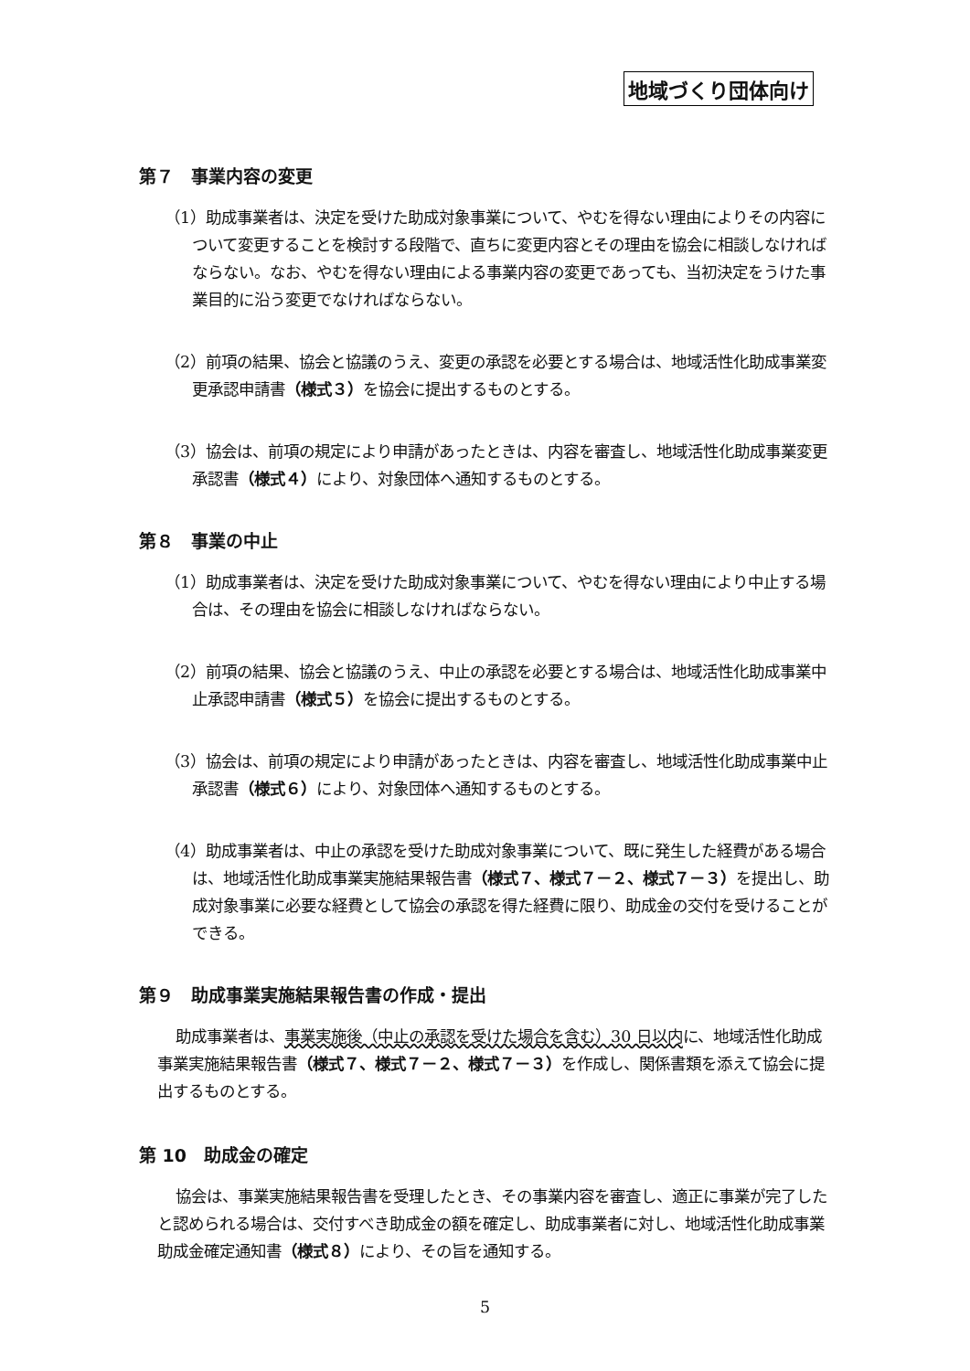地域づくり団体向け
第７　事業内容の変更
（1）助成事業者は、決定を受けた助成対象事業について、やむを得ない理由によりその内容について変更することを検討する段階で、直ちに変更内容とその理由を協会に相談しなければならない。なお、やむを得ない理由による事業内容の変更であっても、当初決定をうけた事業目的に沿う変更でなければならない。
（2）前項の結果、協会と協議のうえ、変更の承認を必要とする場合は、地域活性化助成事業変更承認申請書（様式３）を協会に提出するものとする。
（3）協会は、前項の規定により申請があったときは、内容を審査し、地域活性化助成事業変更承認書（様式４）により、対象団体へ通知するものとする。
第８　事業の中止
（1）助成事業者は、決定を受けた助成対象事業について、やむを得ない理由により中止する場合は、その理由を協会に相談しなければならない。
（2）前項の結果、協会と協議のうえ、中止の承認を必要とする場合は、地域活性化助成事業中止承認申請書（様式５）を協会に提出するものとする。
（3）協会は、前項の規定により申請があったときは、内容を審査し、地域活性化助成事業中止承認書（様式６）により、対象団体へ通知するものとする。
（4）助成事業者は、中止の承認を受けた助成対象事業について、既に発生した経費がある場合は、地域活性化助成事業実施結果報告書（様式７、様式７－２、様式７－３）を提出し、助成対象事業に必要な経費として協会の承認を得た経費に限り、助成金の交付を受けることができる。
第９　助成事業実施結果報告書の作成・提出
助成事業者は、事業実施後（中止の承認を受けた場合を含む）30 日以内に、地域活性化助成事業実施結果報告書（様式７、様式７－２、様式７－３）を作成し、関係書類を添えて協会に提出するものとする。
第 10　助成金の確定
協会は、事業実施結果報告書を受理したとき、その事業内容を審査し、適正に事業が完了したと認められる場合は、交付すべき助成金の額を確定し、助成事業者に対し、地域活性化助成事業助成金確定通知書（様式８）により、その旨を通知する。
5